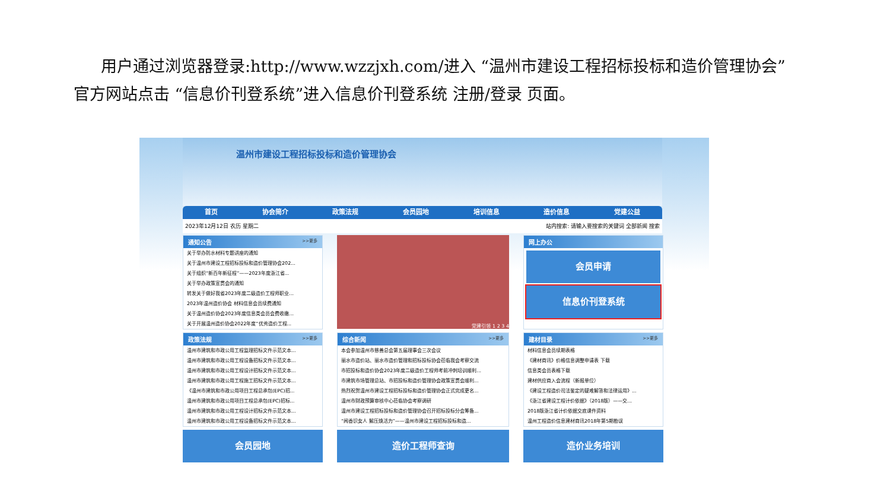用户通过浏览器登录:http://www.wzzjxh.com/进入 “温州市建设工程招标投标和造价管理协会” 官方网站点击 “信息价刊登系统”进入信息价刊登系统 注册/登录 页面。
温州市建设工程招标投标和造价管理协会
首页 协会简介 政策法规 会员园地 培训信息 造价信息 党建公益
2023年12月12日 农历 星期二 站内搜索: 请输入要搜索的关键词 全部新闻 搜索
通知公告 >>更多
关于举办防水材料专题讲座的通知
关于温州市建设工程招标投标和造价管理协会202...
关于组织“新百年新征程”——2023年度浙江省...
关于举办政策宣贯会的通知
转发关于做好我省2023年度二级造价工程师职业...
2023年温州造价协会 材料信息会员续费通知
关于温州造价协会2023年度信息类会员会费收缴...
关于开展温州造价协会2022年度“优秀造价工程...
党建引领 1 2 3 4
网上办公
会员申请
信息价刊登系统
政策法规 >>更多
温州市建筑和市政公用工程监理招标文件示范文本...
温州市建筑和市政公用工程设备招标文件示范文本...
温州市建筑和市政公用工程设计招标文件示范文本...
温州市建筑和市政公用工程施工招标文件示范文本...
《温州市建筑和市政公用项目工程总承包(EPC)招...
温州市建筑和市政公用项目工程总承包(EPC)招标...
温州市建筑和市政公用工程设计招标文件示范文本...
温州市建筑和市政公用工程设备招标文件示范文本...
综合新闻 >>更多
本会参加温州市慈善总会第五届理事会三次会议
丽水市造价站、丽水市造价管理和招标投标协会莅临我会考察交流
市招投标和造价协会2023年度二级造价工程师考前冲刺培训顺利...
市建筑市场管理总站、市招投标和造价管理协会政策宣贯会顺利...
热烈祝贺温州市建设工程招标投标和造价管理协会正式完成更名...
温州市财政预算审核中心莅临协会考察调研
温州市建设工程招标投标和造价管理协会召开招标投标分会筹备...
“闻香识女人 解压焕活力”——温州市建设工程招标投标和造...
建材目录 >>更多
材料信息会员续期表格
《建材商讯》价格信息调整申请表 下载
信息类会员表格下载
建材供应商入会流程（新报单位）
《建设工程造价司法鉴定的疑难解答和法律运用》...
《浙江省建设工程计价依据》（2018版）——交...
2018版浙江省计价依据交底课件资料
温州工程造价信息建材商讯2018年第5期勘误
会员园地
造价工程师查询
造价业务培训